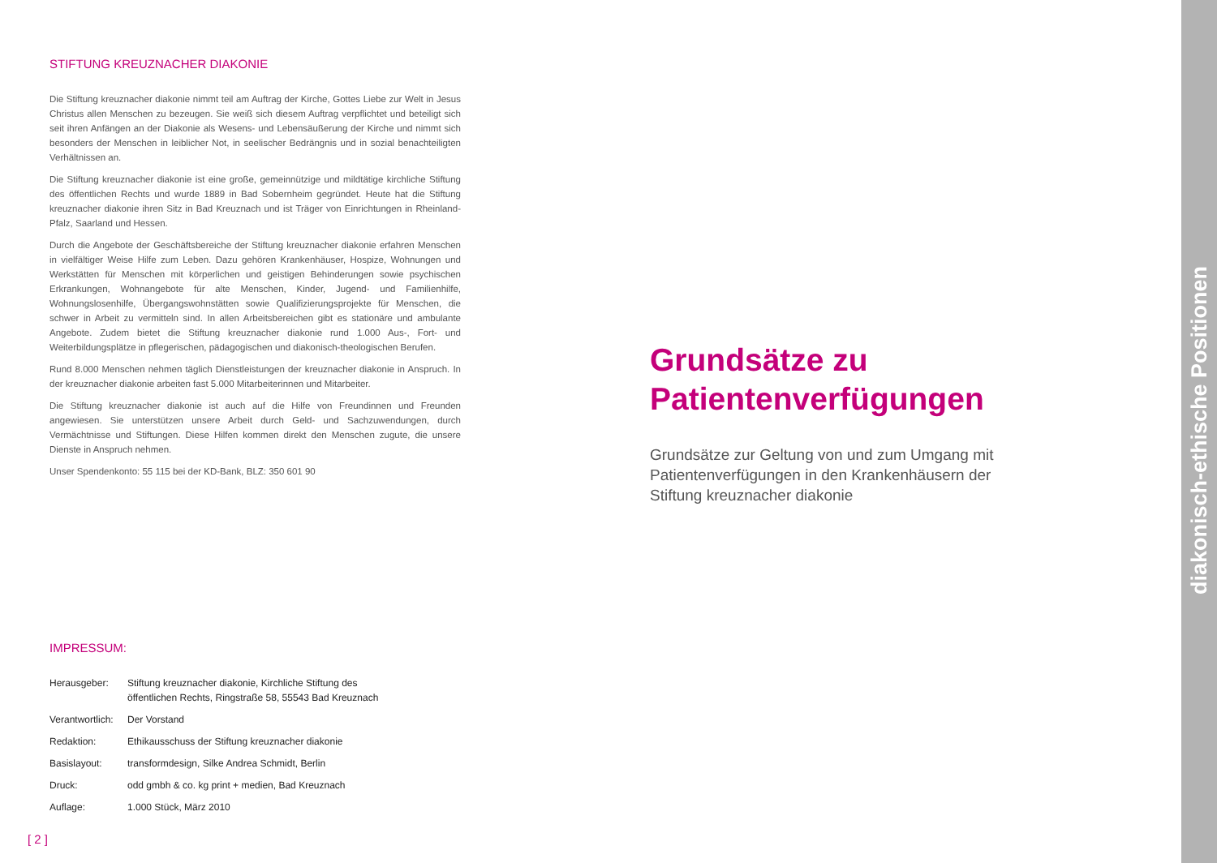STIFTUNG KREUZNACHER DIAKONIE
Die Stiftung kreuznacher diakonie nimmt teil am Auftrag der Kirche, Gottes Liebe zur Welt in Jesus Christus allen Menschen zu bezeugen. Sie weiß sich diesem Auftrag verpflichtet und beteiligt sich seit ihren Anfängen an der Diakonie als Wesens- und Lebensäußerung der Kirche und nimmt sich besonders der Menschen in leiblicher Not, in seelischer Bedrängnis und in sozial benachteiligten Verhältnissen an.
Die Stiftung kreuznacher diakonie ist eine große, gemeinnützige und mildtätige kirchliche Stiftung des öffentlichen Rechts und wurde 1889 in Bad Sobernheim gegründet. Heute hat die Stiftung kreuznacher diakonie ihren Sitz in Bad Kreuznach und ist Träger von Einrichtungen in Rheinland-Pfalz, Saarland und Hessen.
Durch die Angebote der Geschäftsbereiche der Stiftung kreuznacher diakonie erfahren Menschen in vielfältiger Weise Hilfe zum Leben. Dazu gehören Krankenhäuser, Hospize, Wohnungen und Werkstätten für Menschen mit körperlichen und geistigen Behinderungen sowie psychischen Erkrankungen, Wohnangebote für alte Menschen, Kinder, Jugend- und Familienhilfe, Wohnungslosenhilfe, Übergangswohnstätten sowie Qualifizierungsprojekte für Menschen, die schwer in Arbeit zu vermitteln sind. In allen Arbeitsbereichen gibt es stationäre und ambulante Angebote. Zudem bietet die Stiftung kreuznacher diakonie rund 1.000 Aus-, Fort- und Weiterbildungsplätze in pflegerischen, pädagogischen und diakonisch-theologischen Berufen.
Rund 8.000 Menschen nehmen täglich Dienstleistungen der kreuznacher diakonie in Anspruch. In der kreuznacher diakonie arbeiten fast 5.000 Mitarbeiterinnen und Mitarbeiter.
Die Stiftung kreuznacher diakonie ist auch auf die Hilfe von Freundinnen und Freunden angewiesen. Sie unterstützen unsere Arbeit durch Geld- und Sachzuwendungen, durch Vermächtnisse und Stiftungen. Diese Hilfen kommen direkt den Menschen zugute, die unsere Dienste in Anspruch nehmen.
Unser Spendenkonto: 55 115 bei der KD-Bank, BLZ: 350 601 90
IMPRESSUM:
| Herausgeber: | Stiftung kreuznacher diakonie, Kirchliche Stiftung des öffentlichen Rechts, Ringstraße 58, 55543 Bad Kreuznach |
| Verantwortlich: | Der Vorstand |
| Redaktion: | Ethikausschuss der Stiftung kreuznacher diakonie |
| Basislayout: | transformdesign, Silke Andrea Schmidt, Berlin |
| Druck: | odd gmbh & co. kg print + medien, Bad Kreuznach |
| Auflage: | 1.000 Stück, März 2010 |
[ 2 ]
Grundsätze zu Patientenverfügungen
Grundsätze zur Geltung von und zum Umgang mit Patientenverfügungen in den Krankenhäusern der Stiftung kreuznacher diakonie
diakonisch-ethische Positionen